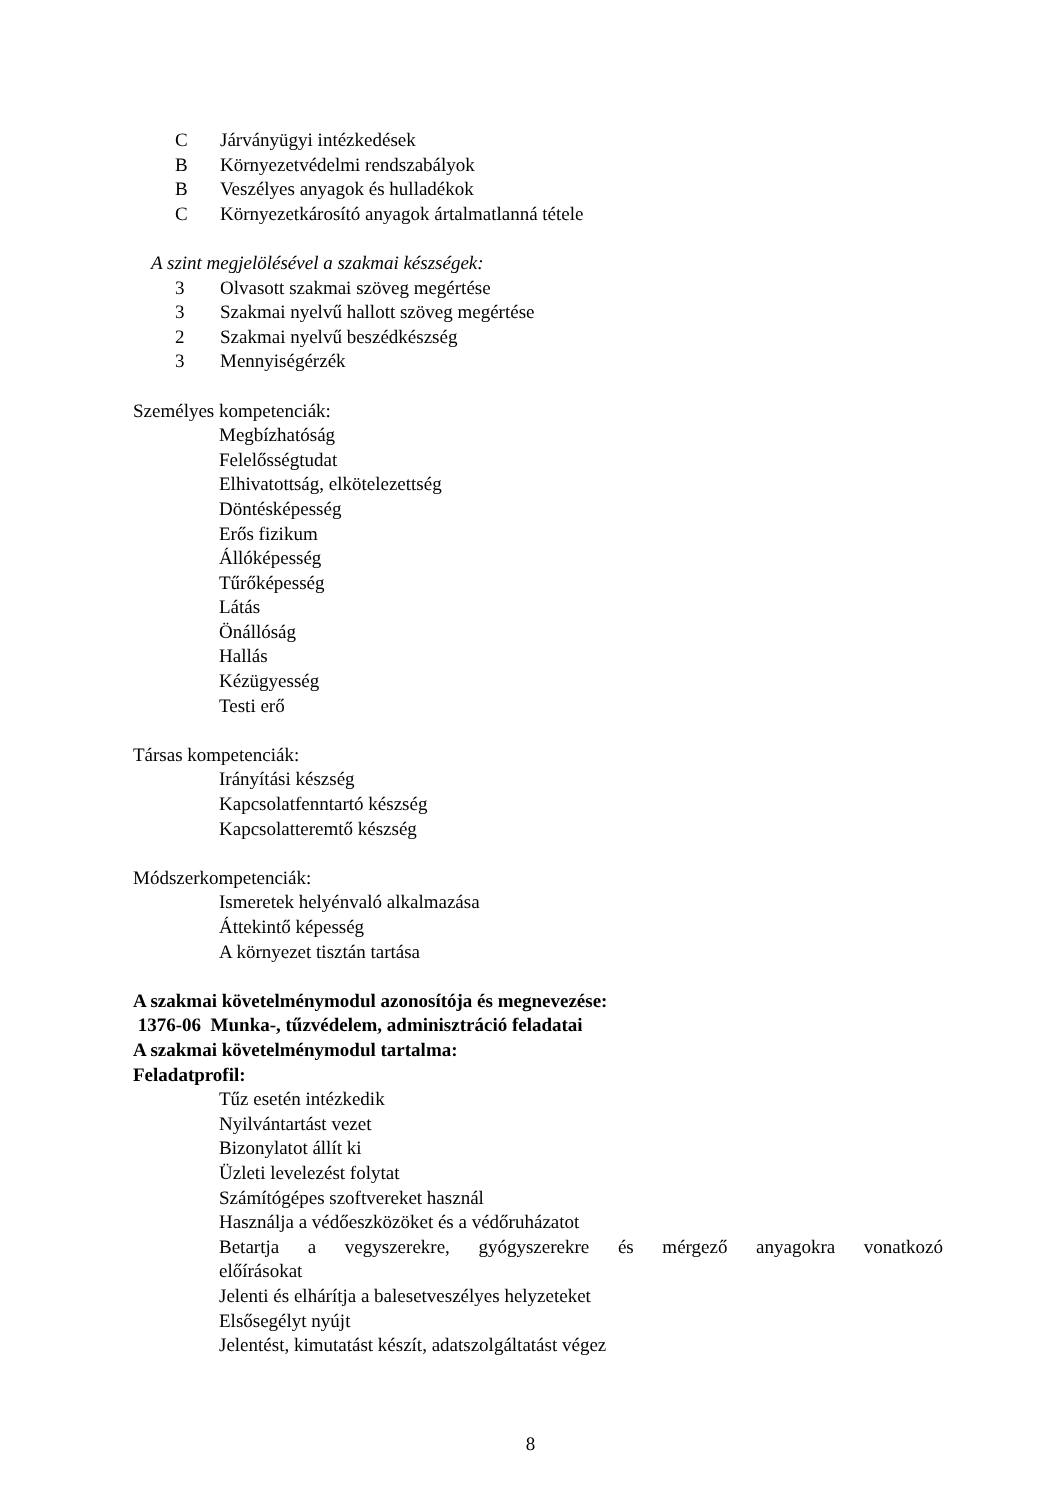C Járványügyi intézkedések
B Környezetvédelmi rendszabályok
B Veszélyes anyagok és hulladékok
C Környezetkárosító anyagok ártalmatlanná tétele
A szint megjelölésével a szakmai készségek:
3 Olvasott szakmai szöveg megértése
3 Szakmai nyelvű hallott szöveg megértése
2 Szakmai nyelvű beszédkészség
3 Mennyiségérzék
Személyes kompetenciák:
Megbízhatóság
Felelősségtudat
Elhivatottság, elkötelezettség
Döntésképesség
Erős fizikum
Állóképesség
Tűrőképesség
Látás
Önállóság
Hallás
Kézügyesség
Testi erő
Társas kompetenciák:
Irányítási készség
Kapcsolatfenntartó készség
Kapcsolatteremtő készség
Módszerkompetenciák:
Ismeretek helyénvaló alkalmazása
Áttekintő képesség
A környezet tisztán tartása
A szakmai követelménymodul azonosítója és megnevezése:
1376-06 Munka-, tűzvédelem, adminisztráció feladatai
A szakmai követelménymodul tartalma:
Feladatprofil:
Tűz esetén intézkedik
Nyilvántartást vezet
Bizonylatot állít ki
Üzleti levelezést folytat
Számítógépes szoftvereket használ
Használja a védőeszközöket és a védőruházatot
Betartja a vegyszerekre, gyógyszerekre és mérgező anyagokra vonatkozó
előírásokat
Jelenti és elhárítja a balesetveszélyes helyzeteket
Elsősegélyt nyújt
Jelentést, kimutatást készít, adatszolgáltatást végez
8